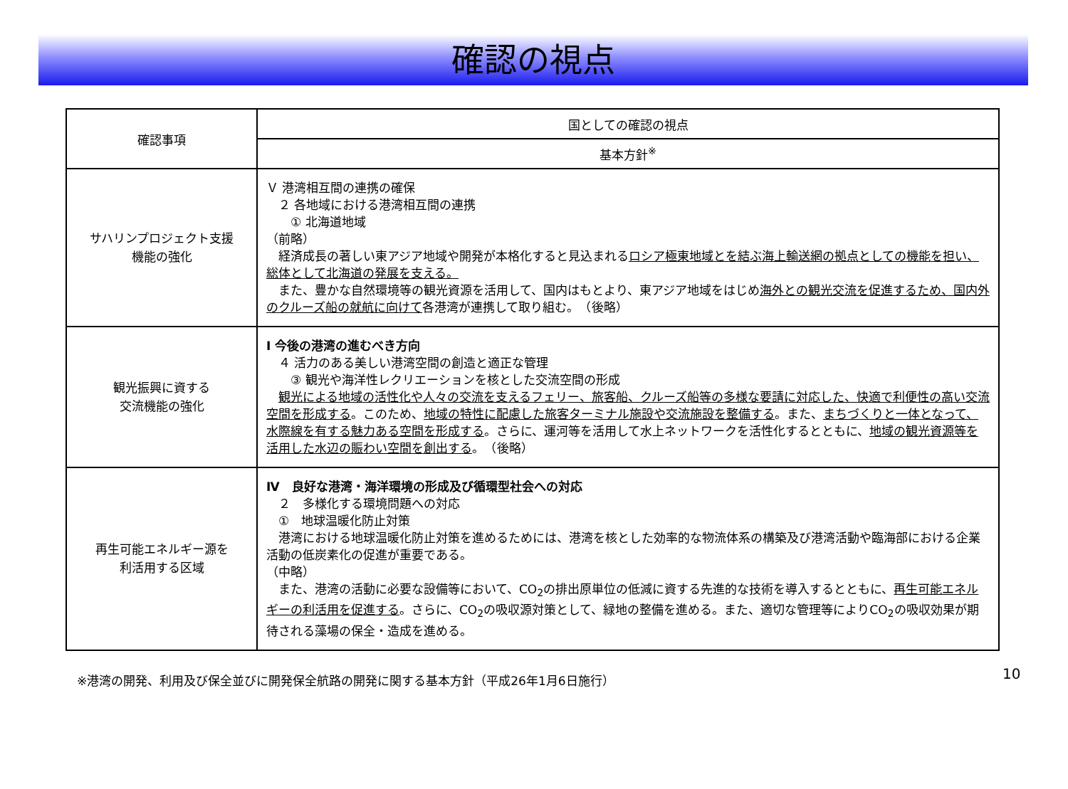確認の視点
| 確認事項 | 国としての確認の視点 |
| --- | --- |
| | 基本方針<sup>※</sup> |
| サハリンプロジェクト支援 機能の強化 | Ｖ 港湾相互間の連携の確保 ２ 各地域における港湾相互間の連携 ① 北海道地域 （前略） 経済成長の著しい東アジア地域や開発が本格化すると見込まれる ロシア極東地域とを結ぶ海上輸送網の拠点としての機能を担い、総体として北海道の発展を支える。 また、豊かな自然環境等の観光資源を活用して、国内はもとより、東アジア地域をはじめ 海外との観光交流を促進するため、国内外のクルーズ船の就航に向けて 各港湾が連携して取り組む。 （後略） |
| 観光振興に資する 交流機能の強化 | Ⅰ 今後の港湾の進むべき方向 ４ 活力のある美しい港湾空間の創造と適正な管理 ③ 観光や海洋性レクリエーションを核とした交流空間の形成 観光による地域の活性化や人々の交流を支えるフェリー、旅客船、クルーズ船等の多様な要請に対応した、快適で利便性の高い交流空間を形成する 。このため、 地域の特性に配慮した旅客ターミナル施設や交流施設を整備する 。また、 まちづくりと一体となって、水際線を有する魅力ある空間を形成する 。さらに、運河等を活用して水上ネットワークを活性化するとともに、 地域の観光資源等を活用した水辺の賑わい空間を創出する 。 （後略） |
| 再生可能エネルギー源を 利活用する区域 | Ⅳ 良好な港湾・海洋環境の形成及び循環型社会への対応 ２ 多様化する環境問題への対応 ① 地球温暖化防止対策 港湾における地球温暖化防止対策を進めるためには、港湾を核とした効率的な物流体系の構築及び港湾活動や臨海部における企業活動の低炭素化の促進が重要である。 （中略） また、港湾の活動に必要な設備等において、CO<sub>2</sub>の排出原単位の低減に資する先進的な技術を導入するとともに、 再生可能エネルギーの利活用を促進する 。さらに、CO<sub>2</sub>の吸収源対策として、緑地の整備を進める。また、適切な管理等によりCO<sub>2</sub>の吸収効果が期待される藻場の保全・造成を進める。 |
10
※港湾の開発、利用及び保全並びに開発保全航路の開発に関する基本方針（平成26年1月6日施行）